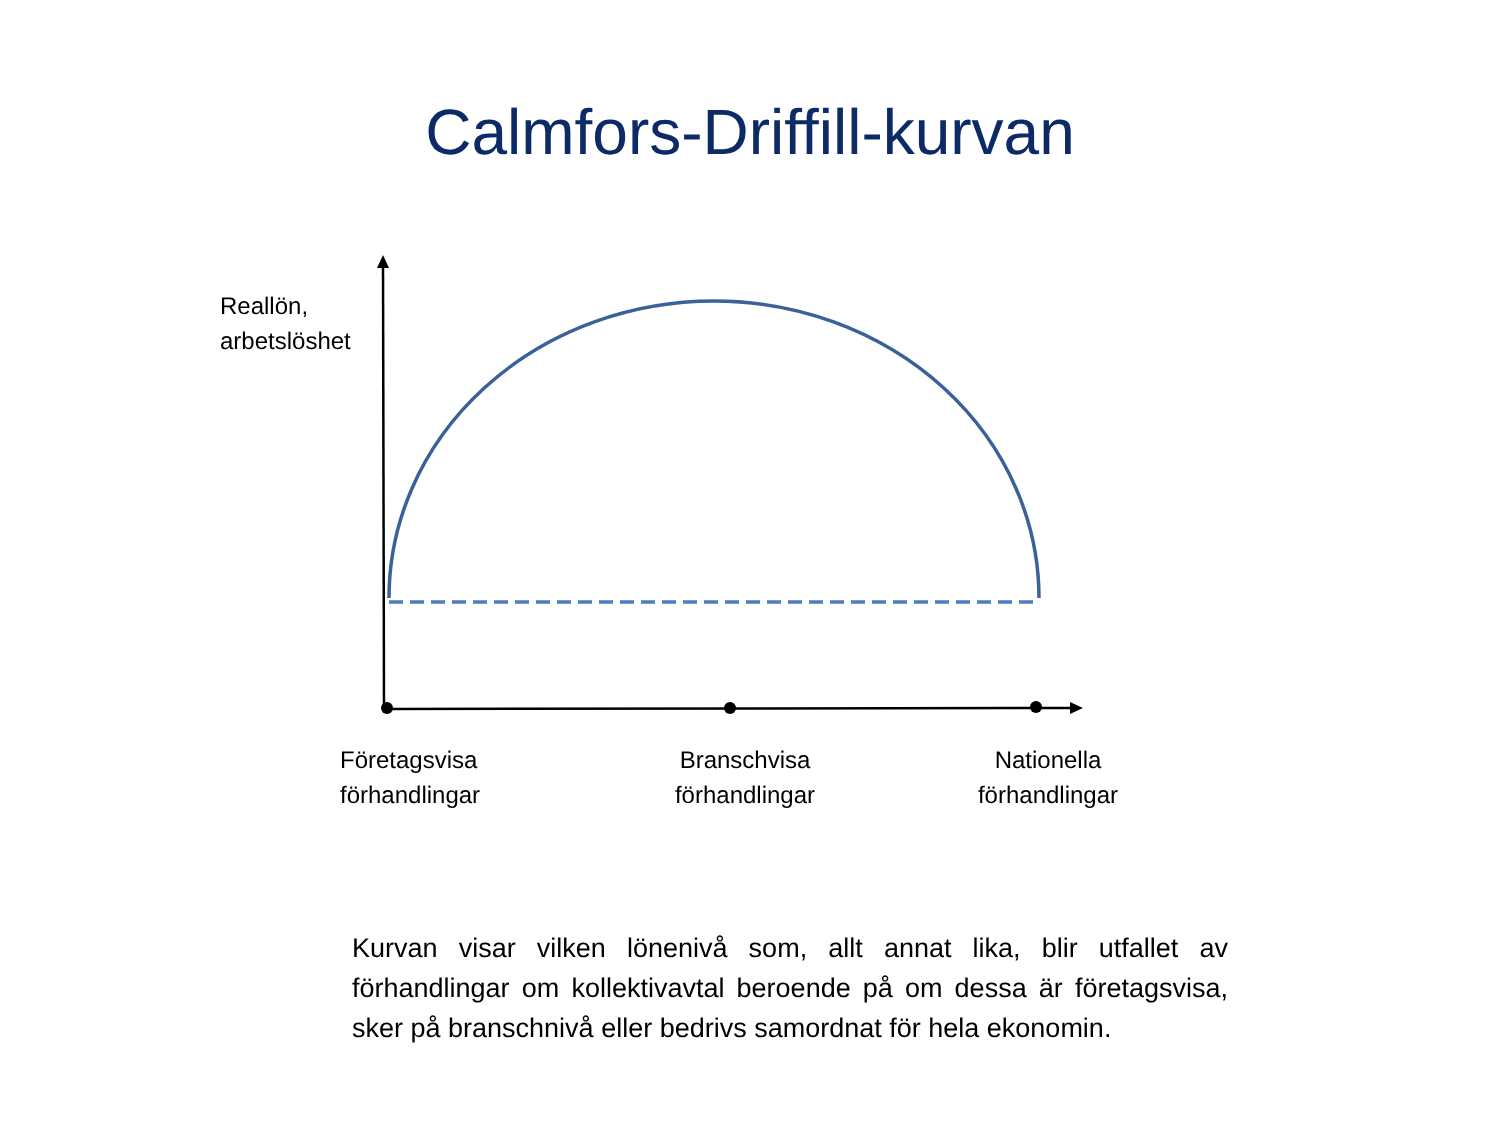Calmfors-Driffill-kurvan
Reallön,
arbetslöshet
Företagsvisa
förhandlingar
Branschvisa
förhandlingar
Nationella
förhandlingar
Kurvan visar vilken lönenivå som, allt annat lika, blir utfallet av förhandlingar om kollektivavtal beroende på om dessa är företagsvisa, sker på branschnivå eller bedrivs samordnat för hela ekonomin.